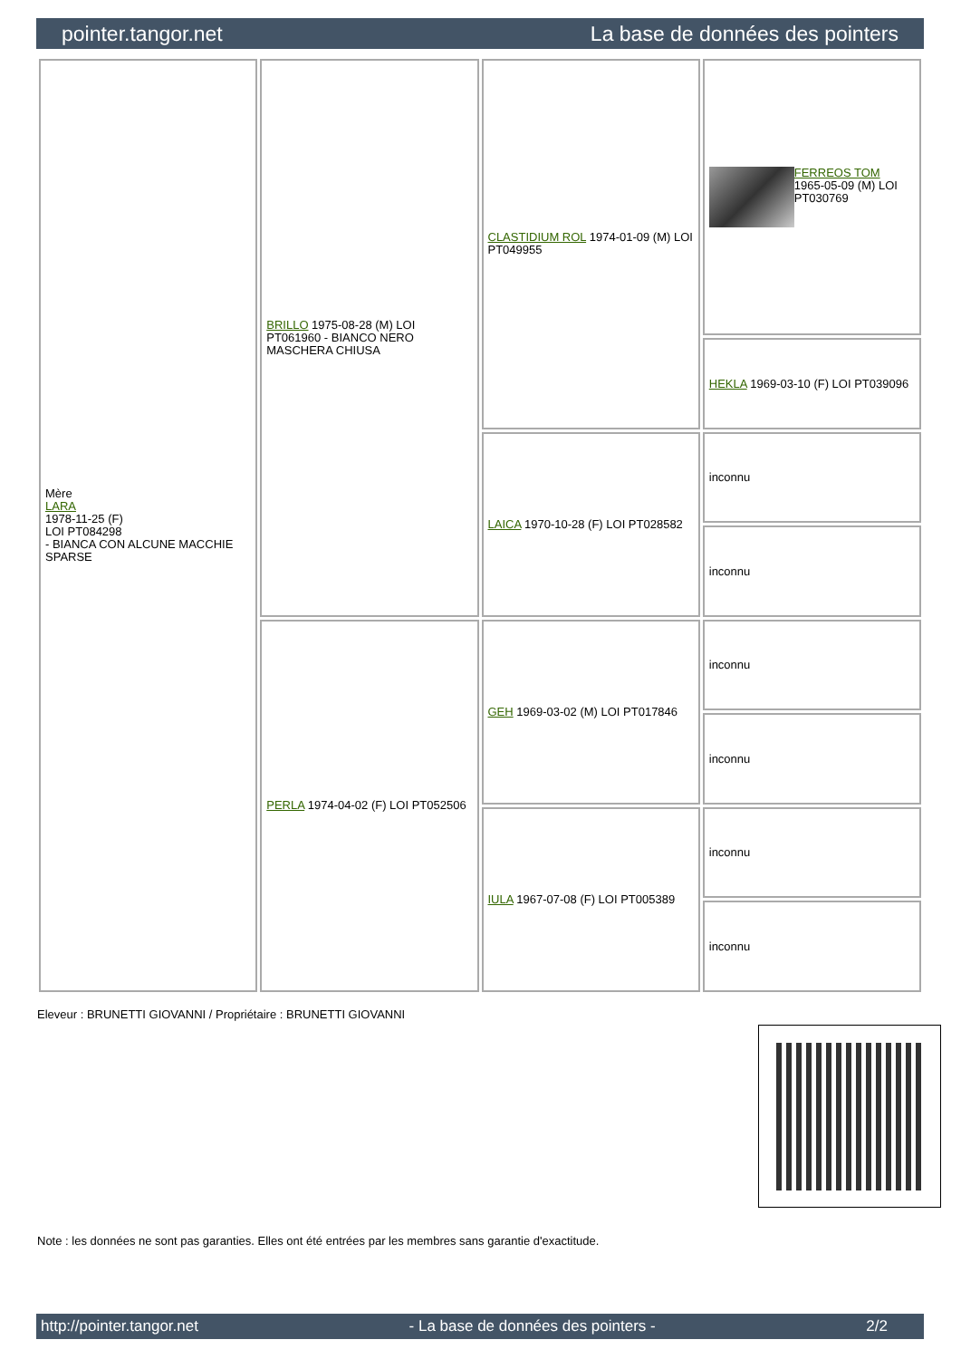pointer.tangor.net La base de données des pointers
| Mère LARA 1978-11-25 (F) LOI PT084298 - BIANCA CON ALCUNE MACCHIE SPARSE | BRILLO 1975-08-28 (M) LOI PT061960 - BIANCO NERO MASCHERA CHIUSA | CLASTIDIUM ROL 1974-01-09 (M) LOI PT049955 | FERREOS TOM 1965-05-09 (M) LOI PT030769 |
| | | | HEKLA 1969-03-10 (F) LOI PT039096 |
| | | LAICA 1970-10-28 (F) LOI PT028582 | inconnu |
| | | | inconnu |
| | PERLA 1974-04-02 (F) LOI PT052506 | GEH 1969-03-02 (M) LOI PT017846 | inconnu |
| | | | inconnu |
| | | IULA 1967-07-08 (F) LOI PT005389 | inconnu |
| | | | inconnu |
Eleveur : BRUNETTI GIOVANNI / Propriétaire : BRUNETTI GIOVANNI
Note : les données ne sont pas garanties. Elles ont été entrées par les membres sans garantie d'exactitude.
http://pointer.tangor.net - La base de données des pointers - 2/2